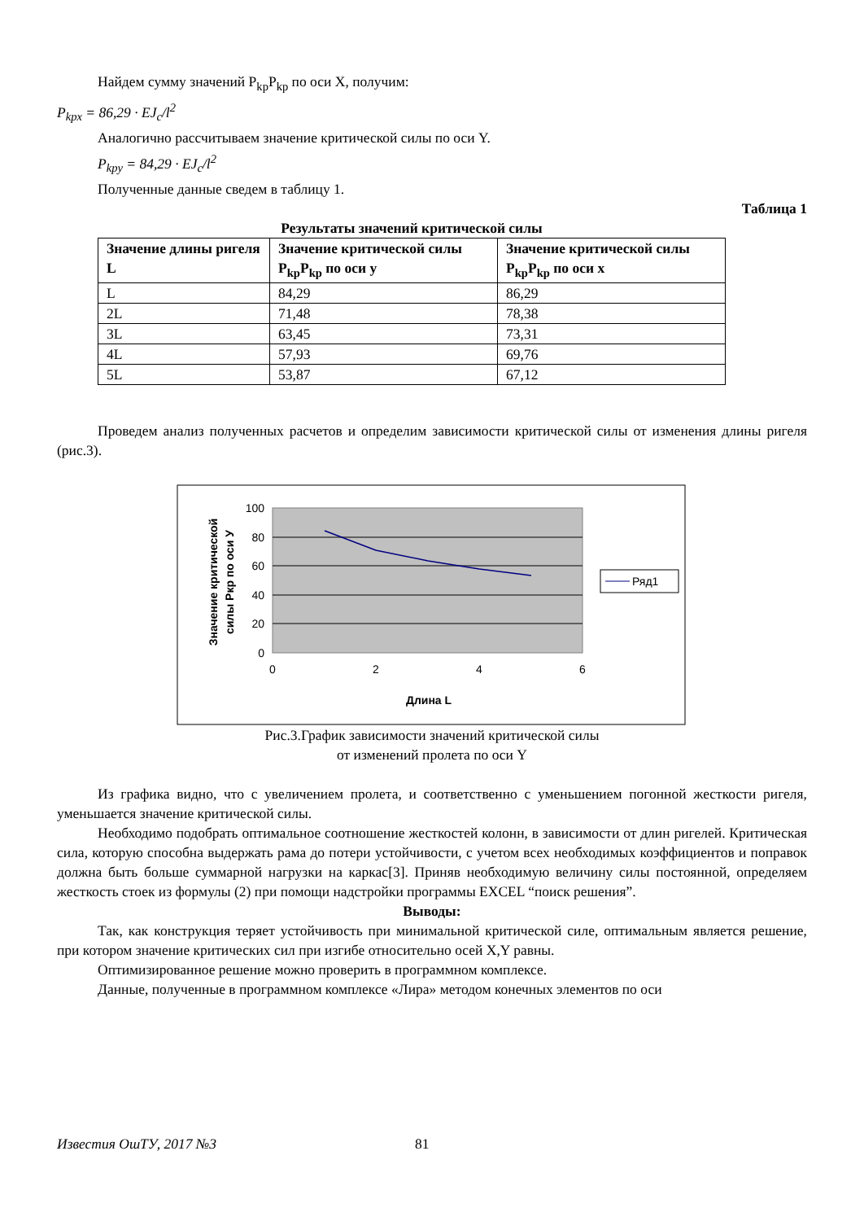Найдем сумму значений P<sub>kp</sub>P<sub>kp</sub> по оси X, получим:
P<sub>kpx</sub> = 86,29 · EJ<sub>c</sub>/l<sup>2</sup>
Аналогично рассчитываем значение критической силы по оси Y.
P<sub>kpy</sub> = 84,29 · EJ<sub>c</sub>/l<sup>2</sup>
Полученные данные сведем в таблицу 1.
Таблица 1
Результаты значений критической силы
| Значение длины ригеля L | Значение критической силы P<sub>kp</sub>P<sub>kp</sub> по оси y | Значение критической силы P<sub>kp</sub>P<sub>kp</sub> по оси x |
| --- | --- | --- |
| L | 84,29 | 86,29 |
| 2L | 71,48 | 78,38 |
| 3L | 63,45 | 73,31 |
| 4L | 57,93 | 69,76 |
| 5L | 53,87 | 67,12 |
Проведем анализ полученных расчетов и определим зависимости критической силы от изменения длины ригеля (рис.3).
100
80
60
40
20
0
0
2
4
6
Длина L
Значение критической
силы Ркр по оси У
Ряд1
Рис.3.График зависимости значений критической силы
от изменений пролета по оси Y
Из графика видно, что с увеличением пролета, и соответственно с уменьшением погонной жесткости ригеля, уменьшается значение критической силы.
Необходимо подобрать оптимальное соотношение жесткостей колонн, в зависимости от длин ригелей. Критическая сила, которую способна выдержать рама до потери устойчивости, с учетом всех необходимых коэффициентов и поправок должна быть больше суммарной нагрузки на каркас[3]. Приняв необходимую величину силы постоянной, определяем жесткость стоек из формулы (2) при помощи надстройки программы EXCEL “поиск решения”.
Выводы:
Так, как конструкция теряет устойчивость при минимальной критической силе, оптимальным является решение, при котором значение критических сил при изгибе относительно осей X,Y равны.
Оптимизированное решение можно проверить в программном комплексе.
Данные, полученные в программном комплексе «Лира» методом конечных элементов по оси
Известия ОшТУ, 2017 №3 81